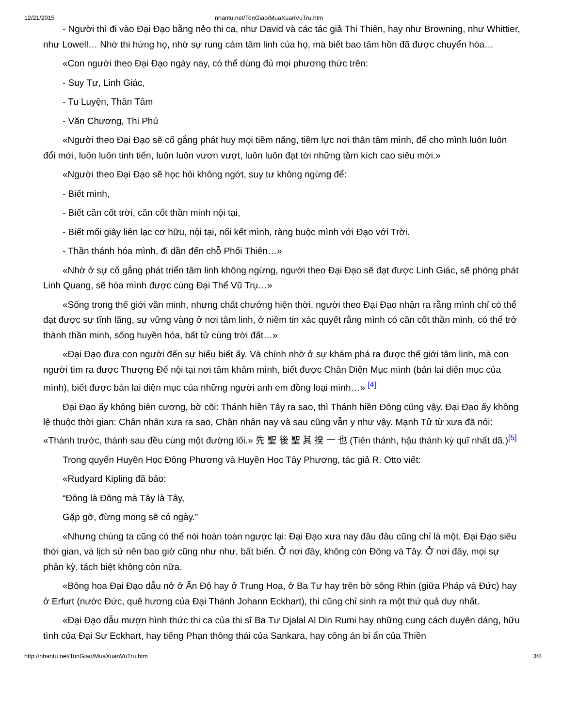12/21/2015 nhantu.net/TonGiao/MuaXuanVuTru.htm
- Người thì đi vào Đại Đạo bằng nẻo thi ca, như David và các tác giả Thi Thiên, hay như Browning, như Whittier, như Lowell… Nhờ thi hứng họ, nhờ sự rung cảm tâm linh của họ, mà biết bao tâm hồn đã được chuyển hóa…
«Con người theo Đại Đạo ngày nay, có thể dùng đủ mọi phương thức trên:
- Suy Tư, Linh Giác,
- Tu Luyện, Thân Tâm
- Văn Chương, Thi Phú
«Người theo Đại Đạo sẽ cố gắng phát huy mọi tiềm năng, tiềm lực nơi thân tâm mình, để cho mình luôn luôn đổi mới, luôn luôn tinh tiến, luôn luôn vươn vượt, luôn luôn đạt tới những tầm kích cao siêu mới.»
«Người theo Đại Đạo sẽ học hỏi không ngớt, suy tư không ngừng để:
- Biết mình,
- Biết căn cốt trời, căn cốt thần minh nội tại,
- Biết mối giây liên lạc cơ hữu, nội tại, nối kết mình, ràng buộc mình với Đạo với Trời.
- Thần thánh hóa mình, đi dần đến chỗ Phối Thiên…»
«Nhờ ở sự cố gắng phát triển tâm linh không ngừng, người theo Đại Đạo sẽ đạt được Linh Giác, sẽ phóng phát Linh Quang, sẽ hòa mình được cùng Đại Thể Vũ Trụ…»
«Sống trong thế giới văn minh, nhưng chất chưởng hiện thời, người theo Đại Đạo nhận ra rằng mình chỉ có thể đạt được sự tĩnh lãng, sự vững vàng ở nơi tâm linh, ở niềm tin xác quyết rằng mình có căn cốt thần minh, có thể trở thành thần minh, sống huyền hóa, bất tử cùng trời đất…»
«Đại Đạo đưa con người đến sự hiểu biết ấy. Và chính nhờ ở sự khám phá ra được thế giới tâm linh, mà con người tìm ra được Thượng Đế nội tại nơi tâm khảm mình, biết được Chân Diện Mục mình (bản lai diện mục của mình), biết được bản lai diện mục của những người anh em đồng loại mình…» <sup>[4]</sup>
Đại Đạo ấy không biên cương, bờ cõi: Thánh hiền Tây ra sao, thì Thánh hiền Đông cũng vậy. Đại Đạo ấy không lệ thuộc thời gian: Chân nhân xưa ra sao, Chân nhân nay và sau cũng vẫn y như vậy. Mạnh Tử từ xưa đã nói: «Thánh trước, thánh sau đều cùng một đường lối.» 先 聖 後 聖 其 揆 一 也 (Tiên thánh, hậu thánh kỳ quĩ nhất dã.)<sup>[5]</sup>
Trong quyển Huyền Học Đông Phương và Huyền Học Tây Phương, tác giả R. Otto viết:
«Rudyard Kipling đã bảo:
“Đông là Đông mà Tây là Tây,
Gặp gỡ, đừng mong sẽ có ngày.”
«Nhưng chúng ta cũng có thể nói hoàn toàn ngược lại: Đại Đạo xưa nay đâu đâu cũng chỉ là một. Đại Đạo siêu thời gian, và lịch sử nên bao giờ cũng như như, bất biến. Ở nơi đây, không còn Đông và Tây. Ở nơi đây, mọi sự phân kỳ, tách biệt không còn nữa.
«Bông hoa Đại Đạo dẫu nở ở Ấn Độ hay ở Trung Hoa, ở Ba Tư hay trên bờ sông Rhin (giữa Pháp và Đức) hay ở Erfurt (nước Đức, quê hương của Đại Thánh Johann Eckhart), thì cũng chỉ sinh ra một thứ quả duy nhất.
«Đại Đạo dẫu mượn hình thức thi ca của thi sĩ Ba Tư Djalal Al Din Rumi hay những cung cách duyên dáng, hữu tình của Đại Sư Eckhart, hay tiếng Phạn thông thái của Sankara, hay công án bí ẩn của Thiền
http://nhantu.net/TonGiao/MuaXuanVuTru.htm 3/8